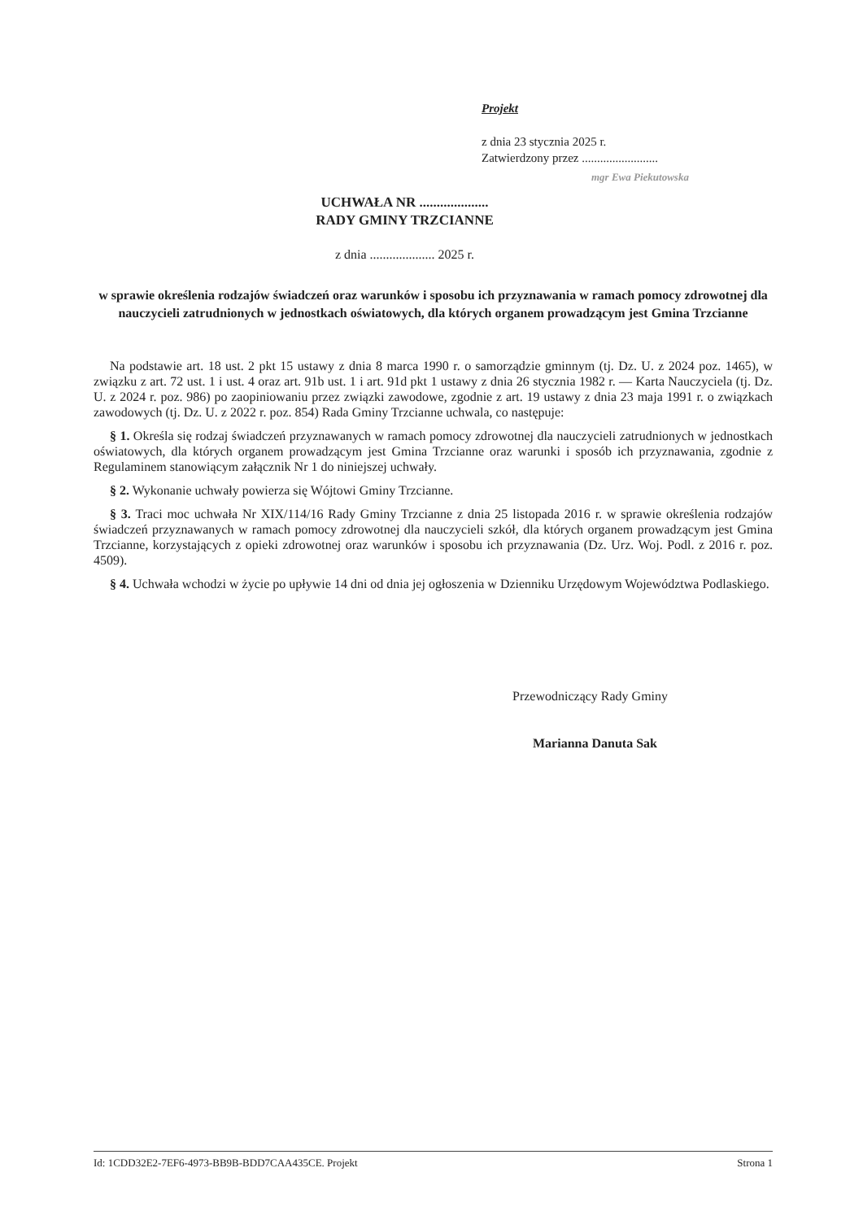Projekt
z dnia 23 stycznia 2025 r.
Zatwierdzony przez .........................
mgr Ewa Piekutowska
UCHWAŁA NR ....................
RADY GMINY TRZCIANNE
z dnia .................... 2025 r.
w sprawie określenia rodzajów świadczeń oraz warunków i sposobu ich przyznawania w ramach pomocy zdrowotnej dla nauczycieli zatrudnionych w jednostkach oświatowych, dla których organem prowadzącym jest Gmina Trzcianne
Na podstawie art. 18 ust. 2 pkt 15 ustawy z dnia 8 marca 1990 r. o samorządzie gminnym (tj. Dz. U. z 2024 poz. 1465), w związku z art. 72 ust. 1 i ust. 4 oraz art. 91b ust. 1 i art. 91d pkt 1 ustawy z dnia 26 stycznia 1982 r. — Karta Nauczyciela (tj. Dz. U. z 2024 r. poz. 986) po zaopiniowaniu przez związki zawodowe, zgodnie z art. 19 ustawy z dnia 23 maja 1991 r. o związkach zawodowych (tj. Dz. U. z 2022 r. poz. 854) Rada Gminy Trzcianne uchwala, co następuje:
§ 1. Określa się rodzaj świadczeń przyznawanych w ramach pomocy zdrowotnej dla nauczycieli zatrudnionych w jednostkach oświatowych, dla których organem prowadzącym jest Gmina Trzcianne oraz warunki i sposób ich przyznawania, zgodnie z Regulaminem stanowiącym załącznik Nr 1 do niniejszej uchwały.
§ 2. Wykonanie uchwały powierza się Wójtowi Gminy Trzcianne.
§ 3. Traci moc uchwała Nr XIX/114/16 Rady Gminy Trzcianne z dnia 25 listopada 2016 r. w sprawie określenia rodzajów świadczeń przyznawanych w ramach pomocy zdrowotnej dla nauczycieli szkół, dla których organem prowadzącym jest Gmina Trzcianne, korzystających z opieki zdrowotnej oraz warunków i sposobu ich przyznawania (Dz. Urz. Woj. Podl. z 2016 r. poz. 4509).
§ 4. Uchwała wchodzi w życie po upływie 14 dni od dnia jej ogłoszenia w Dzienniku Urzędowym Województwa Podlaskiego.
Przewodniczący Rady Gminy
Marianna Danuta Sak
Id: 1CDD32E2-7EF6-4973-BB9B-BDD7CAA435CE. Projekt Strona 1